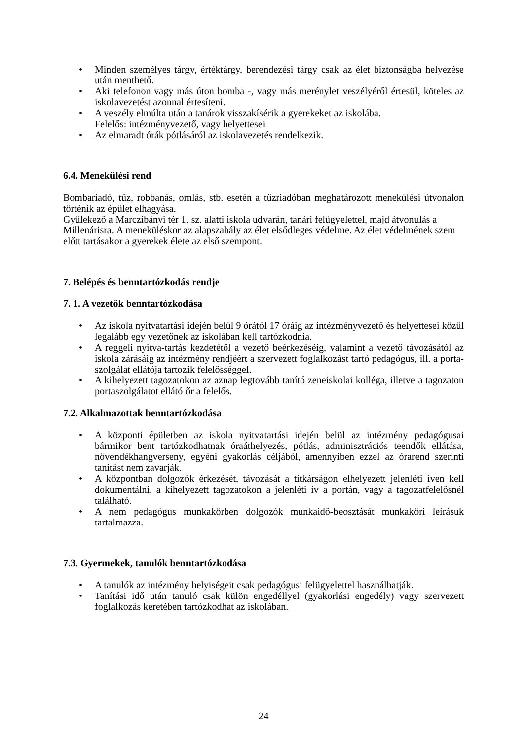• Minden személyes tárgy, értéktárgy, berendezési tárgy csak az élet biztonságba helyezése után menthető.
• Aki telefonon vagy más úton bomba -, vagy más merénylet veszélyéről értesül, köteles az iskolavezetést azonnal értesíteni.
• A veszély elmúlta után a tanárok visszakísérik a gyerekeket az iskolába.
Felelős: intézményvezető, vagy helyettesei
• Az elmaradt órák pótlásáról az iskolavezetés rendelkezik.
6.4. Menekülési rend
Bombariadó, tűz, robbanás, omlás, stb. esetén a tűzriadóban meghatározott menekülési útvonalon történik az épület elhagyása.
Gyülekező a Marczibányi tér 1. sz. alatti iskola udvarán, tanári felügyelettel, majd átvonulás a Millenárisra. A meneküléskor az alapszabály az élet elsődleges védelme. Az élet védelmének szem előtt tartásakor a gyerekek élete az első szempont.
7. Belépés és benntartózkodás rendje
7. 1. A vezetők benntartózkodása
• Az iskola nyitvatartási idején belül 9 órától 17 óráig az intézményvezető és helyettesei közül legalább egy vezetőnek az iskolában kell tartózkodnia.
• A reggeli nyitva-tartás kezdetétől a vezető beérkezéséig, valamint a vezető távozásától az iskola zárásáig az intézmény rendjéért a szervezett foglalkozást tartó pedagógus, ill. a porta- szolgálat ellátója tartozik felelősséggel.
• A kihelyezett tagozatokon az aznap legtovább tanító zeneiskolai kolléga, illetve a tagozaton portaszolgálatot ellátó őr a felelős.
7.2. Alkalmazottak benntartózkodása
• A központi épületben az iskola nyitvatartási idején belül az intézmény pedagógusai bármikor bent tartózkodhatnak óraáthelyezés, pótlás, adminisztrációs teendők ellátása, növendékhangverseny, egyéni gyakorlás céljából, amennyiben ezzel az órarend szerinti tanítást nem zavarják.
• A központban dolgozók érkezését, távozását a titkárságon elhelyezett jelenléti íven kell dokumentálni, a kihelyezett tagozatokon a jelenléti ív a portán, vagy a tagozatfelelősnél található.
• A nem pedagógus munkakörben dolgozók munkaidő-beosztását munkaköri leírásuk tartalmazza.
7.3. Gyermekek, tanulók benntartózkodása
• A tanulók az intézmény helyiségeit csak pedagógusi felügyelettel használhatják.
• Tanítási idő után tanuló csak külön engedéllyel (gyakorlási engedély) vagy szervezett foglalkozás keretében tartózkodhat az iskolában.
24